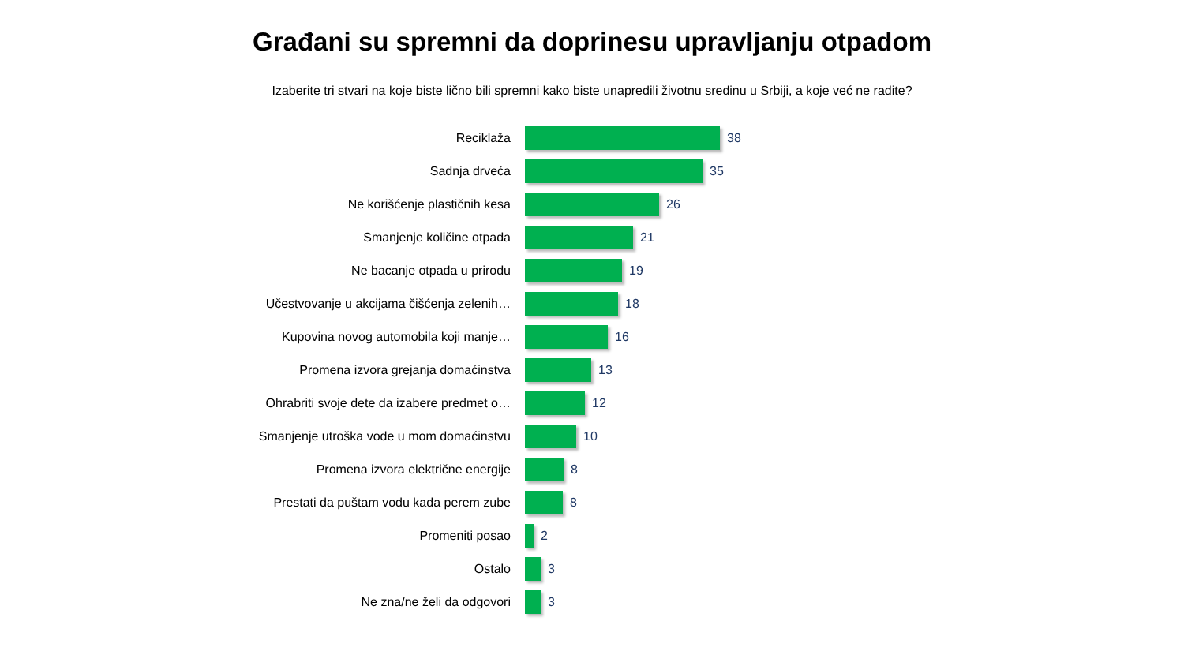Građani su spremni da doprinesu upravljanju otpadom
Izaberite tri stvari na koje biste lično bili spremni kako biste unapredili životnu sredinu u Srbiji, a koje već ne radite?
Reciklaža 38
Sadnja drveća 35
Ne korišćenje plastičnih kesa 26
Smanjenje količine otpada 21
Ne bacanje otpada u prirodu 19
Učestvovanje u akcijama čišćenja zelenih… 18
Kupovina novog automobila koji manje… 16
Promena izvora grejanja domaćinstva 13
Ohrabriti svoje dete da izabere predmet o… 12
Smanjenje utroška vode u mom domaćinstvu 10
Promena izvora električne energije 8
Prestati da puštam vodu kada perem zube 8
Promeniti posao 2
Ostalo 3
Ne zna/ne želi da odgovori 3